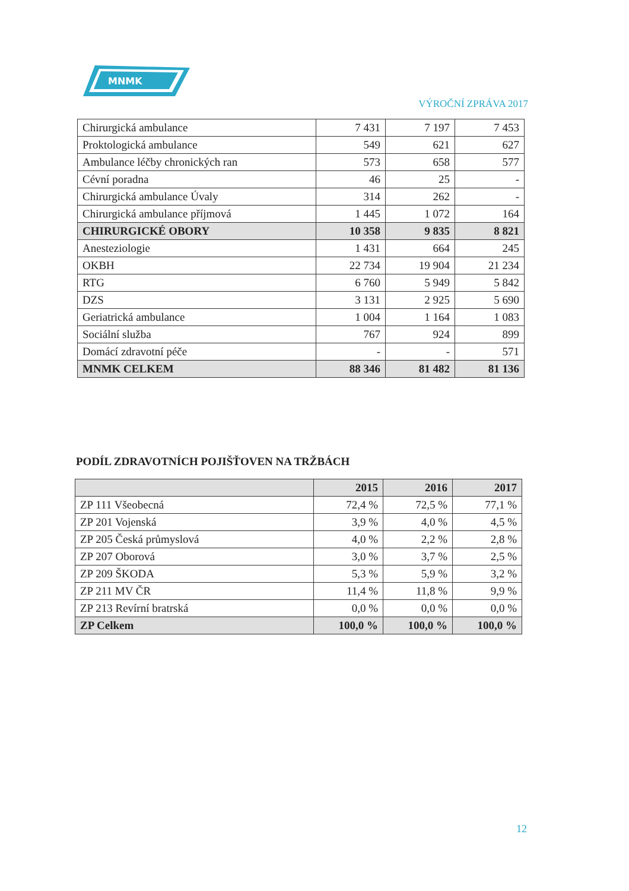MNMK
VÝROČNÍ ZPRÁVA 2017
| Chirurgická ambulance | 7 431 | 7 197 | 7 453 |
| Proktologická ambulance | 549 | 621 | 627 |
| Ambulance léčby chronických ran | 573 | 658 | 577 |
| Cévní poradna | 46 | 25 | - |
| Chirurgická ambulance Úvaly | 314 | 262 | - |
| Chirurgická ambulance příjmová | 1 445 | 1 072 | 164 |
| CHIRURGICKÉ OBORY | 10 358 | 9 835 | 8 821 |
| Anesteziologie | 1 431 | 664 | 245 |
| OKBH | 22 734 | 19 904 | 21 234 |
| RTG | 6 760 | 5 949 | 5 842 |
| DZS | 3 131 | 2 925 | 5 690 |
| Geriatrická ambulance | 1 004 | 1 164 | 1 083 |
| Sociální služba | 767 | 924 | 899 |
| Domácí zdravotní péče | - | - | 571 |
| MNMK CELKEM | 88 346 | 81 482 | 81 136 |
PODÍL ZDRAVOTNÍCH POJIŠŤOVEN NA TRŽBÁCH
| | 2015 | 2016 | 2017 |
| ZP 111 Všeobecná | 72,4 % | 72,5 % | 77,1 % |
| ZP 201 Vojenská | 3,9 % | 4,0 % | 4,5 % |
| ZP 205 Česká průmyslová | 4,0 % | 2,2 % | 2,8 % |
| ZP 207 Oborová | 3,0 % | 3,7 % | 2,5 % |
| ZP 209 ŠKODA | 5,3 % | 5,9 % | 3,2 % |
| ZP 211 MV ČR | 11,4 % | 11,8 % | 9,9 % |
| ZP 213 Revírní bratrská | 0,0 % | 0,0 % | 0,0 % |
| ZP Celkem | 100,0 % | 100,0 % | 100,0 % |
12